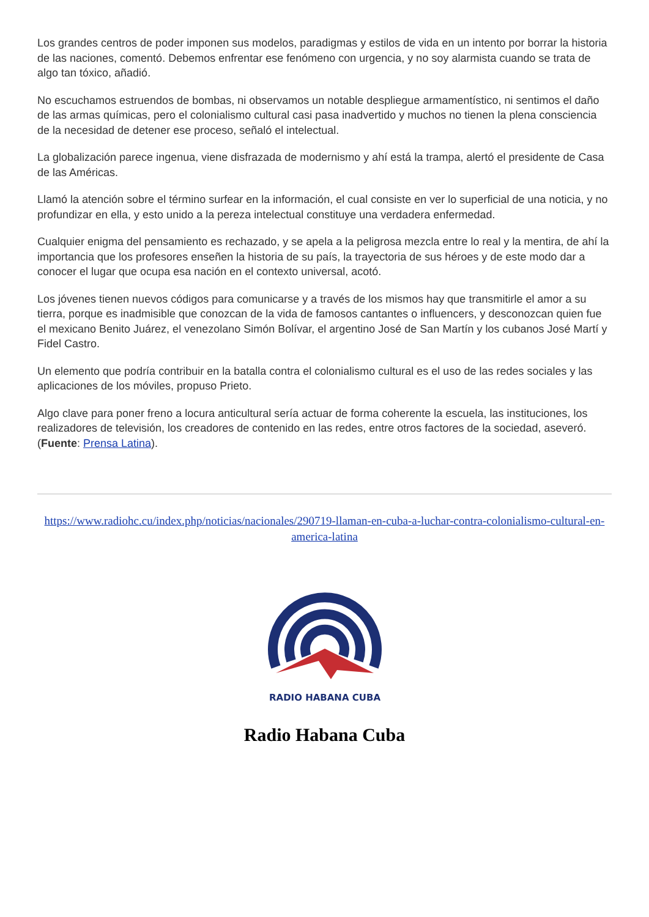Los grandes centros de poder imponen sus modelos, paradigmas y estilos de vida en un intento por borrar la historia de las naciones, comentó. Debemos enfrentar ese fenómeno con urgencia, y no soy alarmista cuando se trata de algo tan tóxico, añadió.
No escuchamos estruendos de bombas, ni observamos un notable despliegue armamentístico, ni sentimos el daño de las armas químicas, pero el colonialismo cultural casi pasa inadvertido y muchos no tienen la plena consciencia de la necesidad de detener ese proceso, señaló el intelectual.
La globalización parece ingenua, viene disfrazada de modernismo y ahí está la trampa, alertó el presidente de Casa de las Américas.
Llamó la atención sobre el término surfear en la información, el cual consiste en ver lo superficial de una noticia, y no profundizar en ella, y esto unido a la pereza intelectual constituye una verdadera enfermedad.
Cualquier enigma del pensamiento es rechazado, y se apela a la peligrosa mezcla entre lo real y la mentira, de ahí la importancia que los profesores enseñen la historia de su país, la trayectoria de sus héroes y de este modo dar a conocer el lugar que ocupa esa nación en el contexto universal, acotó.
Los jóvenes tienen nuevos códigos para comunicarse y a través de los mismos hay que transmitirle el amor a su tierra, porque es inadmisible que conozcan de la vida de famosos cantantes o influencers, y desconozcan quien fue el mexicano Benito Juárez, el venezolano Simón Bolívar, el argentino José de San Martín y los cubanos José Martí y Fidel Castro.
Un elemento que podría contribuir en la batalla contra el colonialismo cultural es el uso de las redes sociales y las aplicaciones de los móviles, propuso Prieto.
Algo clave para poner freno a locura anticultural sería actuar de forma coherente la escuela, las instituciones, los realizadores de televisión, los creadores de contenido en las redes, entre otros factores de la sociedad, aseveró. (Fuente: Prensa Latina).
https://www.radiohc.cu/index.php/noticias/nacionales/290719-llaman-en-cuba-a-luchar-contra-colonialismo-cultural-en-america-latina
RADIO HABANA CUBA
Radio Habana Cuba